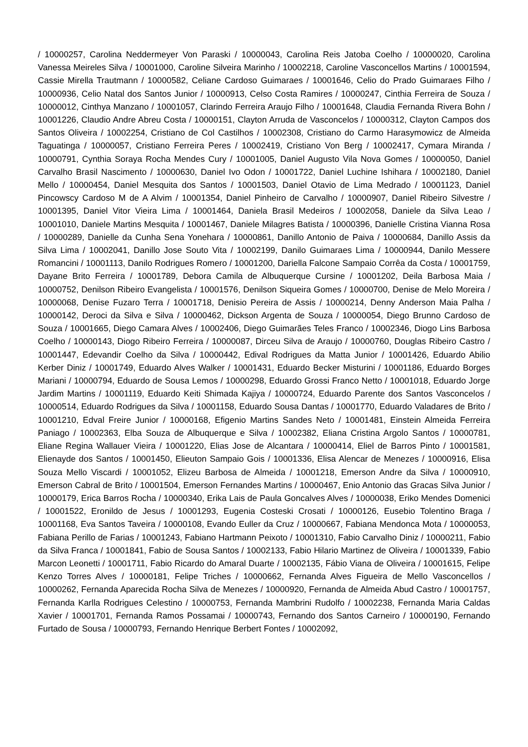/ 10000257, Carolina Neddermeyer Von Paraski / 10000043, Carolina Reis Jatoba Coelho / 10000020, Carolina Vanessa Meireles Silva / 10001000, Caroline Silveira Marinho / 10002218, Caroline Vasconcellos Martins / 10001594, Cassie Mirella Trautmann / 10000582, Celiane Cardoso Guimaraes / 10001646, Celio do Prado Guimaraes Filho / 10000936, Celio Natal dos Santos Junior / 10000913, Celso Costa Ramires / 10000247, Cinthia Ferreira de Souza / 10000012, Cinthya Manzano / 10001057, Clarindo Ferreira Araujo Filho / 10001648, Claudia Fernanda Rivera Bohn / 10001226, Claudio Andre Abreu Costa / 10000151, Clayton Arruda de Vasconcelos / 10000312, Clayton Campos dos Santos Oliveira / 10002254, Cristiano de Col Castilhos / 10002308, Cristiano do Carmo Harasymowicz de Almeida Taguatinga / 10000057, Cristiano Ferreira Peres / 10002419, Cristiano Von Berg / 10002417, Cymara Miranda / 10000791, Cynthia Soraya Rocha Mendes Cury / 10001005, Daniel Augusto Vila Nova Gomes / 10000050, Daniel Carvalho Brasil Nascimento / 10000630, Daniel Ivo Odon / 10001722, Daniel Luchine Ishihara / 10002180, Daniel Mello / 10000454, Daniel Mesquita dos Santos / 10001503, Daniel Otavio de Lima Medrado / 10001123, Daniel Pincowscy Cardoso M de A Alvim / 10001354, Daniel Pinheiro de Carvalho / 10000907, Daniel Ribeiro Silvestre / 10001395, Daniel Vitor Vieira Lima / 10001464, Daniela Brasil Medeiros / 10002058, Daniele da Silva Leao / 10001010, Daniele Martins Mesquita / 10001467, Daniele Milagres Batista / 10000396, Danielle Cristina Vianna Rosa / 10000289, Danielle da Cunha Sena Yonehara / 10000861, Danillo Antonio de Paiva / 10000684, Danillo Assis da Silva Lima / 10002041, Danillo Jose Souto Vita / 10002199, Danilo Guimaraes Lima / 10000944, Danilo Messere Romancini / 10001113, Danilo Rodrigues Romero / 10001200, Dariella Falcone Sampaio Corrêa da Costa / 10001759, Dayane Brito Ferreira / 10001789, Debora Camila de Albuquerque Cursine / 10001202, Deila Barbosa Maia / 10000752, Denilson Ribeiro Evangelista / 10001576, Denilson Siqueira Gomes / 10000700, Denise de Melo Moreira / 10000068, Denise Fuzaro Terra / 10001718, Denisio Pereira de Assis / 10000214, Denny Anderson Maia Palha / 10000142, Deroci da Silva e Silva / 10000462, Dickson Argenta de Souza / 10000054, Diego Brunno Cardoso de Souza / 10001665, Diego Camara Alves / 10002406, Diego Guimarães Teles Franco / 10002346, Diogo Lins Barbosa Coelho / 10000143, Diogo Ribeiro Ferreira / 10000087, Dirceu Silva de Araujo / 10000760, Douglas Ribeiro Castro / 10001447, Edevandir Coelho da Silva / 10000442, Edival Rodrigues da Matta Junior / 10001426, Eduardo Abilio Kerber Diniz / 10001749, Eduardo Alves Walker / 10001431, Eduardo Becker Misturini / 10001186, Eduardo Borges Mariani / 10000794, Eduardo de Sousa Lemos / 10000298, Eduardo Grossi Franco Netto / 10001018, Eduardo Jorge Jardim Martins / 10001119, Eduardo Keiti Shimada Kajiya / 10000724, Eduardo Parente dos Santos Vasconcelos / 10000514, Eduardo Rodrigues da Silva / 10001158, Eduardo Sousa Dantas / 10001770, Eduardo Valadares de Brito / 10001210, Edval Freire Junior / 10000168, Efigenio Martins Sandes Neto / 10001481, Einstein Almeida Ferreira Paniago / 10002363, Elba Souza de Albuquerque e Silva / 10002382, Eliana Cristina Argolo Santos / 10000781, Eliane Regina Wallauer Vieira / 10001220, Elias Jose de Alcantara / 10000414, Eliel de Barros Pinto / 10001581, Elienayde dos Santos / 10001450, Elieuton Sampaio Gois / 10001336, Elisa Alencar de Menezes / 10000916, Elisa Souza Mello Viscardi / 10001052, Elizeu Barbosa de Almeida / 10001218, Emerson Andre da Silva / 10000910, Emerson Cabral de Brito / 10001504, Emerson Fernandes Martins / 10000467, Enio Antonio das Gracas Silva Junior / 10000179, Erica Barros Rocha / 10000340, Erika Lais de Paula Goncalves Alves / 10000038, Eriko Mendes Domenici / 10001522, Eronildo de Jesus / 10001293, Eugenia Costeski Crosati / 10000126, Eusebio Tolentino Braga / 10001168, Eva Santos Taveira / 10000108, Evando Euller da Cruz / 10000667, Fabiana Mendonca Mota / 10000053, Fabiana Perillo de Farias / 10001243, Fabiano Hartmann Peixoto / 10001310, Fabio Carvalho Diniz / 10000211, Fabio da Silva Franca / 10001841, Fabio de Sousa Santos / 10002133, Fabio Hilario Martinez de Oliveira / 10001339, Fabio Marcon Leonetti / 10001711, Fabio Ricardo do Amaral Duarte / 10002135, Fábio Viana de Oliveira / 10001615, Felipe Kenzo Torres Alves / 10000181, Felipe Triches / 10000662, Fernanda Alves Figueira de Mello Vasconcellos / 10000262, Fernanda Aparecida Rocha Silva de Menezes / 10000920, Fernanda de Almeida Abud Castro / 10001757, Fernanda Karlla Rodrigues Celestino / 10000753, Fernanda Mambrini Rudolfo / 10002238, Fernanda Maria Caldas Xavier / 10001701, Fernanda Ramos Possamai / 10000743, Fernando dos Santos Carneiro / 10000190, Fernando Furtado de Sousa / 10000793, Fernando Henrique Berbert Fontes / 10002092,